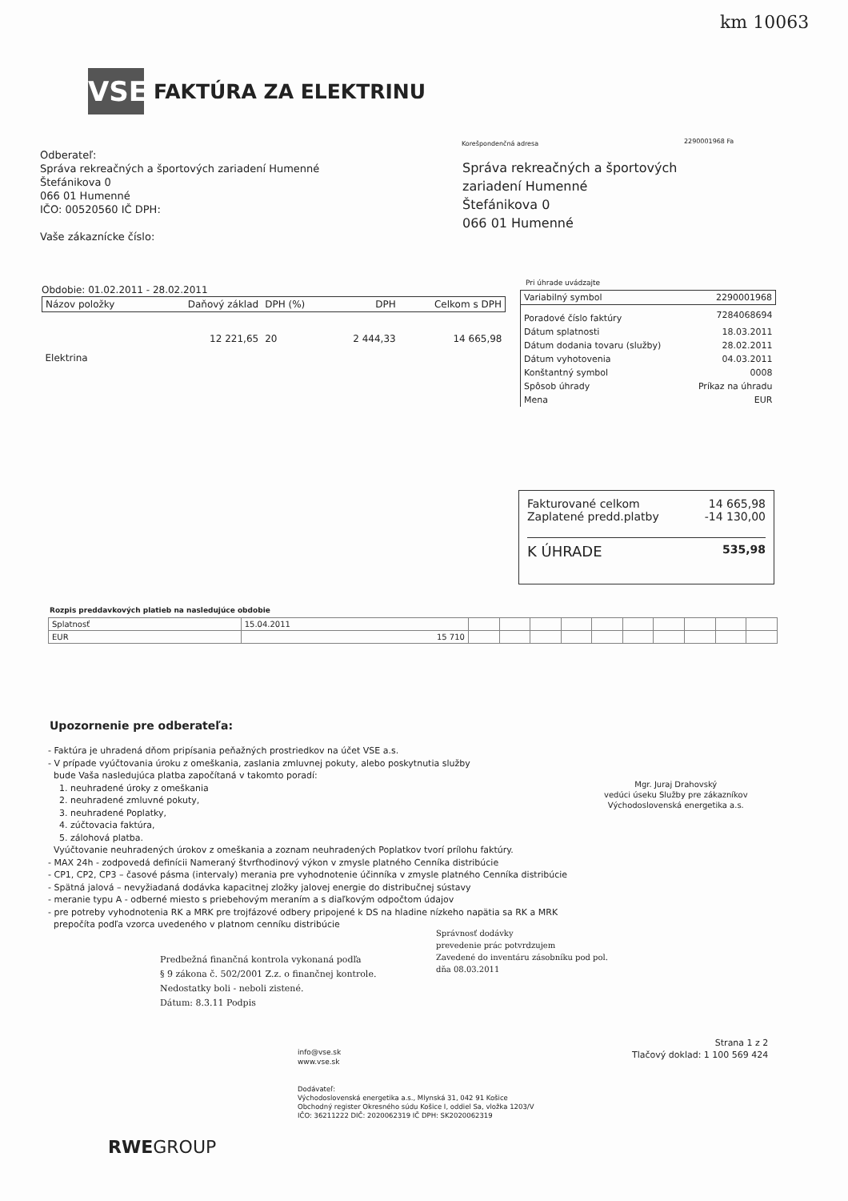km 10063
VSE
FAKTÚRA ZA ELEKTRINU
Odberateľ:
Správa rekreačných a športových zariadení Humenné
Štefánikova 0
066 01 Humenné
IČO: 00520560 IČ DPH:
Vaše zákaznícke číslo:
Korešpondenčná adresa 2290001968 Fa
Správa rekreačných a športových
zariadení Humenné
Štefánikova 0
066 01 Humenné
Obdobie: 01.02.2011 - 28.02.2011
| Názov položky | Daňový základ | DPH (%) | DPH | Celkom s DPH |
| --- | --- | --- | --- | --- |
| Elektrina | 12 221,65 | 20 | 2 444,33 | 14 665,98 |
Pri úhrade uvádzajte
| Variabilný symbol | 2290001968 |
| Poradové číslo faktúry | 7284068694 |
| Dátum splatnosti | 18.03.2011 |
| Dátum dodania tovaru (služby) | 28.02.2011 |
| Dátum vyhotovenia | 04.03.2011 |
| Konštantný symbol | 0008 |
| Spôsob úhrady | Príkaz na úhradu |
| Mena | EUR |
Fakturované celkom 14 665,98
Zaplatené predd.platby -14 130,00
K ÚHRADE 535,98
Rozpis preddavkových platieb na nasledujúce obdobie
| Splatnosť | 15.04.2011 | | | | | | | | | | |
| EUR | 15 710 | | | | | | | | | | |
Upozornenie pre odberateľa:
- Faktúra je uhradená dňom pripísania peňažných prostriedkov na účet VSE a.s.
- V prípade vyúčtovania úroku z omeškania, zaslania zmluvnej pokuty, alebo poskytnutia služby
bude Vaša nasledujúca platba započítaná v takomto poradí:
1. neuhradené úroky z omeškania
2. neuhradené zmluvné pokuty,
3. neuhradené Poplatky,
4. zúčtovacia faktúra,
5. zálohová platba.
Vyúčtovanie neuhradených úrokov z omeškania a zoznam neuhradených Poplatkov tvorí prílohu faktúry.
- MAX 24h - zodpovedá definícii Nameraný štvrťhodinový výkon v zmysle platného Cenníka distribúcie
- CP1, CP2, CP3 – časové pásma (intervaly) merania pre vyhodnotenie účinníka v zmysle platného Cenníka distribúcie
- Spätná jalová – nevyžiadaná dodávka kapacitnej zložky jalovej energie do distribučnej sústavy
- meranie typu A - odberné miesto s priebehovým meraním a s diaľkovým odpočtom údajov
- pre potreby vyhodnotenia RK a MRK pre trojfázové odbery pripojené k DS na hladine nízkeho napätia sa RK a MRK
prepočíta podľa vzorca uvedeného v platnom cenníku distribúcie
Mgr. Juraj Drahovský
vedúci úseku Služby pre zákazníkov
Východoslovenská energetika a.s.
Predbežná finančná kontrola vykonaná podľa
§ 9 zákona č. 502/2001 Z.z. o finančnej kontrole.
Nedostatky boli - neboli zistené.
Dátum: 8.3.11 Podpis
Správnosť dodávky
prevedenie prác potvrdzujem
Zavedené do inventáru zásobníku pod pol.
dňa 08.03.2011
info@vse.sk
www.vse.sk
Strana 1 z 2
Tlačový doklad: 1 100 569 424
Dodávateľ:
Východoslovenská energetika a.s., Mlynská 31, 042 91 Košice
Obchodný register Okresného súdu Košice I, oddiel Sa, vložka 1203/V
IČO: 36211222 DIČ: 2020062319 IČ DPH: SK2020062319
RWEGROUP